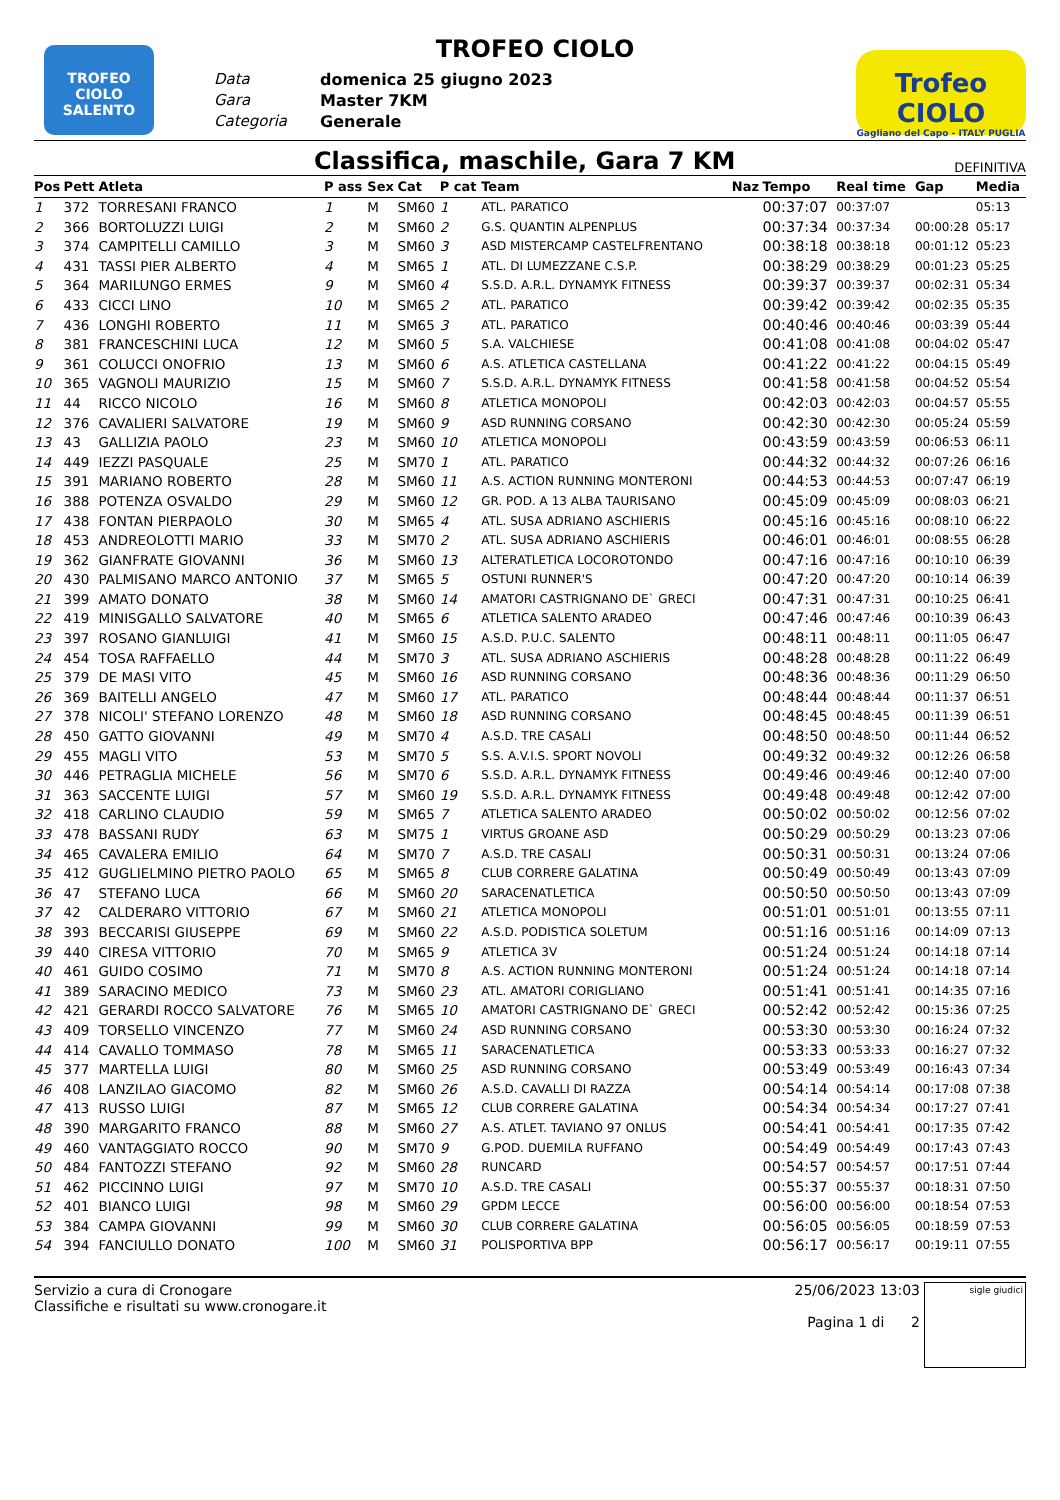TROFEO CIOLO SALENTO
TROFEO CIOLO
Data domenica 25 giugno 2023 Gara Master 7KM Categoria Generale
Trofeo CIOLO
Gagliano del Capo - ITALY PUGLIA
Classifica, maschile, Gara 7 KM
DEFINITIVA
| Pos | Pett | Atleta | P ass | Sex | Cat | P cat | Team | Naz | Tempo | Real time | Gap | Media |
| --- | --- | --- | --- | --- | --- | --- | --- | --- | --- | --- | --- | --- |
| 1 | 372 | TORRESANI FRANCO | 1 | M | SM60 | 1 | ATL. PARATICO | | 00:37:07 | 00:37:07 | | 05:13 |
| 2 | 366 | BORTOLUZZI LUIGI | 2 | M | SM60 | 2 | G.S. QUANTIN ALPENPLUS | | 00:37:34 | 00:37:34 | 00:00:28 | 05:17 |
| 3 | 374 | CAMPITELLI CAMILLO | 3 | M | SM60 | 3 | ASD MISTERCAMP CASTELFRENTANO | | 00:38:18 | 00:38:18 | 00:01:12 | 05:23 |
| 4 | 431 | TASSI PIER ALBERTO | 4 | M | SM65 | 1 | ATL. DI LUMEZZANE C.S.P. | | 00:38:29 | 00:38:29 | 00:01:23 | 05:25 |
| 5 | 364 | MARILUNGO ERMES | 9 | M | SM60 | 4 | S.S.D. A.R.L. DYNAMYK FITNESS | | 00:39:37 | 00:39:37 | 00:02:31 | 05:34 |
| 6 | 433 | CICCI LINO | 10 | M | SM65 | 2 | ATL. PARATICO | | 00:39:42 | 00:39:42 | 00:02:35 | 05:35 |
| 7 | 436 | LONGHI ROBERTO | 11 | M | SM65 | 3 | ATL. PARATICO | | 00:40:46 | 00:40:46 | 00:03:39 | 05:44 |
| 8 | 381 | FRANCESCHINI LUCA | 12 | M | SM60 | 5 | S.A. VALCHIESE | | 00:41:08 | 00:41:08 | 00:04:02 | 05:47 |
| 9 | 361 | COLUCCI ONOFRIO | 13 | M | SM60 | 6 | A.S. ATLETICA CASTELLANA | | 00:41:22 | 00:41:22 | 00:04:15 | 05:49 |
| 10 | 365 | VAGNOLI MAURIZIO | 15 | M | SM60 | 7 | S.S.D. A.R.L. DYNAMYK FITNESS | | 00:41:58 | 00:41:58 | 00:04:52 | 05:54 |
| 11 | 44 | RICCO NICOLO | 16 | M | SM60 | 8 | ATLETICA MONOPOLI | | 00:42:03 | 00:42:03 | 00:04:57 | 05:55 |
| 12 | 376 | CAVALIERI SALVATORE | 19 | M | SM60 | 9 | ASD RUNNING CORSANO | | 00:42:30 | 00:42:30 | 00:05:24 | 05:59 |
| 13 | 43 | GALLIZIA PAOLO | 23 | M | SM60 | 10 | ATLETICA MONOPOLI | | 00:43:59 | 00:43:59 | 00:06:53 | 06:11 |
| 14 | 449 | IEZZI PASQUALE | 25 | M | SM70 | 1 | ATL. PARATICO | | 00:44:32 | 00:44:32 | 00:07:26 | 06:16 |
| 15 | 391 | MARIANO ROBERTO | 28 | M | SM60 | 11 | A.S. ACTION RUNNING MONTERONI | | 00:44:53 | 00:44:53 | 00:07:47 | 06:19 |
| 16 | 388 | POTENZA OSVALDO | 29 | M | SM60 | 12 | GR. POD. A 13 ALBA TAURISANO | | 00:45:09 | 00:45:09 | 00:08:03 | 06:21 |
| 17 | 438 | FONTAN PIERPAOLO | 30 | M | SM65 | 4 | ATL. SUSA ADRIANO ASCHIERIS | | 00:45:16 | 00:45:16 | 00:08:10 | 06:22 |
| 18 | 453 | ANDREOLOTTI MARIO | 33 | M | SM70 | 2 | ATL. SUSA ADRIANO ASCHIERIS | | 00:46:01 | 00:46:01 | 00:08:55 | 06:28 |
| 19 | 362 | GIANFRATE GIOVANNI | 36 | M | SM60 | 13 | ALTERATLETICA LOCOROTONDO | | 00:47:16 | 00:47:16 | 00:10:10 | 06:39 |
| 20 | 430 | PALMISANO MARCO ANTONIO | 37 | M | SM65 | 5 | OSTUNI RUNNER'S | | 00:47:20 | 00:47:20 | 00:10:14 | 06:39 |
| 21 | 399 | AMATO DONATO | 38 | M | SM60 | 14 | AMATORI CASTRIGNANO DE` GRECI | | 00:47:31 | 00:47:31 | 00:10:25 | 06:41 |
| 22 | 419 | MINISGALLO SALVATORE | 40 | M | SM65 | 6 | ATLETICA SALENTO ARADEO | | 00:47:46 | 00:47:46 | 00:10:39 | 06:43 |
| 23 | 397 | ROSANO GIANLUIGI | 41 | M | SM60 | 15 | A.S.D. P.U.C. SALENTO | | 00:48:11 | 00:48:11 | 00:11:05 | 06:47 |
| 24 | 454 | TOSA RAFFAELLO | 44 | M | SM70 | 3 | ATL. SUSA ADRIANO ASCHIERIS | | 00:48:28 | 00:48:28 | 00:11:22 | 06:49 |
| 25 | 379 | DE MASI VITO | 45 | M | SM60 | 16 | ASD RUNNING CORSANO | | 00:48:36 | 00:48:36 | 00:11:29 | 06:50 |
| 26 | 369 | BAITELLI ANGELO | 47 | M | SM60 | 17 | ATL. PARATICO | | 00:48:44 | 00:48:44 | 00:11:37 | 06:51 |
| 27 | 378 | NICOLI' STEFANO LORENZO | 48 | M | SM60 | 18 | ASD RUNNING CORSANO | | 00:48:45 | 00:48:45 | 00:11:39 | 06:51 |
| 28 | 450 | GATTO GIOVANNI | 49 | M | SM70 | 4 | A.S.D. TRE CASALI | | 00:48:50 | 00:48:50 | 00:11:44 | 06:52 |
| 29 | 455 | MAGLI VITO | 53 | M | SM70 | 5 | S.S. A.V.I.S. SPORT NOVOLI | | 00:49:32 | 00:49:32 | 00:12:26 | 06:58 |
| 30 | 446 | PETRAGLIA MICHELE | 56 | M | SM70 | 6 | S.S.D. A.R.L. DYNAMYK FITNESS | | 00:49:46 | 00:49:46 | 00:12:40 | 07:00 |
| 31 | 363 | SACCENTE LUIGI | 57 | M | SM60 | 19 | S.S.D. A.R.L. DYNAMYK FITNESS | | 00:49:48 | 00:49:48 | 00:12:42 | 07:00 |
| 32 | 418 | CARLINO CLAUDIO | 59 | M | SM65 | 7 | ATLETICA SALENTO ARADEO | | 00:50:02 | 00:50:02 | 00:12:56 | 07:02 |
| 33 | 478 | BASSANI RUDY | 63 | M | SM75 | 1 | VIRTUS GROANE ASD | | 00:50:29 | 00:50:29 | 00:13:23 | 07:06 |
| 34 | 465 | CAVALERA EMILIO | 64 | M | SM70 | 7 | A.S.D. TRE CASALI | | 00:50:31 | 00:50:31 | 00:13:24 | 07:06 |
| 35 | 412 | GUGLIELMINO PIETRO PAOLO | 65 | M | SM65 | 8 | CLUB CORRERE GALATINA | | 00:50:49 | 00:50:49 | 00:13:43 | 07:09 |
| 36 | 47 | STEFANO LUCA | 66 | M | SM60 | 20 | SARACENATLETICA | | 00:50:50 | 00:50:50 | 00:13:43 | 07:09 |
| 37 | 42 | CALDERARO VITTORIO | 67 | M | SM60 | 21 | ATLETICA MONOPOLI | | 00:51:01 | 00:51:01 | 00:13:55 | 07:11 |
| 38 | 393 | BECCARISI GIUSEPPE | 69 | M | SM60 | 22 | A.S.D. PODISTICA SOLETUM | | 00:51:16 | 00:51:16 | 00:14:09 | 07:13 |
| 39 | 440 | CIRESA VITTORIO | 70 | M | SM65 | 9 | ATLETICA 3V | | 00:51:24 | 00:51:24 | 00:14:18 | 07:14 |
| 40 | 461 | GUIDO COSIMO | 71 | M | SM70 | 8 | A.S. ACTION RUNNING MONTERONI | | 00:51:24 | 00:51:24 | 00:14:18 | 07:14 |
| 41 | 389 | SARACINO MEDICO | 73 | M | SM60 | 23 | ATL. AMATORI CORIGLIANO | | 00:51:41 | 00:51:41 | 00:14:35 | 07:16 |
| 42 | 421 | GERARDI ROCCO SALVATORE | 76 | M | SM65 | 10 | AMATORI CASTRIGNANO DE` GRECI | | 00:52:42 | 00:52:42 | 00:15:36 | 07:25 |
| 43 | 409 | TORSELLO VINCENZO | 77 | M | SM60 | 24 | ASD RUNNING CORSANO | | 00:53:30 | 00:53:30 | 00:16:24 | 07:32 |
| 44 | 414 | CAVALLO TOMMASO | 78 | M | SM65 | 11 | SARACENATLETICA | | 00:53:33 | 00:53:33 | 00:16:27 | 07:32 |
| 45 | 377 | MARTELLA LUIGI | 80 | M | SM60 | 25 | ASD RUNNING CORSANO | | 00:53:49 | 00:53:49 | 00:16:43 | 07:34 |
| 46 | 408 | LANZILAO GIACOMO | 82 | M | SM60 | 26 | A.S.D. CAVALLI DI RAZZA | | 00:54:14 | 00:54:14 | 00:17:08 | 07:38 |
| 47 | 413 | RUSSO LUIGI | 87 | M | SM65 | 12 | CLUB CORRERE GALATINA | | 00:54:34 | 00:54:34 | 00:17:27 | 07:41 |
| 48 | 390 | MARGARITO FRANCO | 88 | M | SM60 | 27 | A.S. ATLET. TAVIANO 97 ONLUS | | 00:54:41 | 00:54:41 | 00:17:35 | 07:42 |
| 49 | 460 | VANTAGGIATO ROCCO | 90 | M | SM70 | 9 | G.POD. DUEMILA RUFFANO | | 00:54:49 | 00:54:49 | 00:17:43 | 07:43 |
| 50 | 484 | FANTOZZI STEFANO | 92 | M | SM60 | 28 | RUNCARD | | 00:54:57 | 00:54:57 | 00:17:51 | 07:44 |
| 51 | 462 | PICCINNO LUIGI | 97 | M | SM70 | 10 | A.S.D. TRE CASALI | | 00:55:37 | 00:55:37 | 00:18:31 | 07:50 |
| 52 | 401 | BIANCO LUIGI | 98 | M | SM60 | 29 | GPDM LECCE | | 00:56:00 | 00:56:00 | 00:18:54 | 07:53 |
| 53 | 384 | CAMPA GIOVANNI | 99 | M | SM60 | 30 | CLUB CORRERE GALATINA | | 00:56:05 | 00:56:05 | 00:18:59 | 07:53 |
| 54 | 394 | FANCIULLO DONATO | 100 | M | SM60 | 31 | POLISPORTIVA BPP | | 00:56:17 | 00:56:17 | 00:19:11 | 07:55 |
Servizio a cura di Cronogare
Classifiche e risultati su www.cronogare.it
25/06/2023 13:03
Pagina 1 di 2
sigle giudici